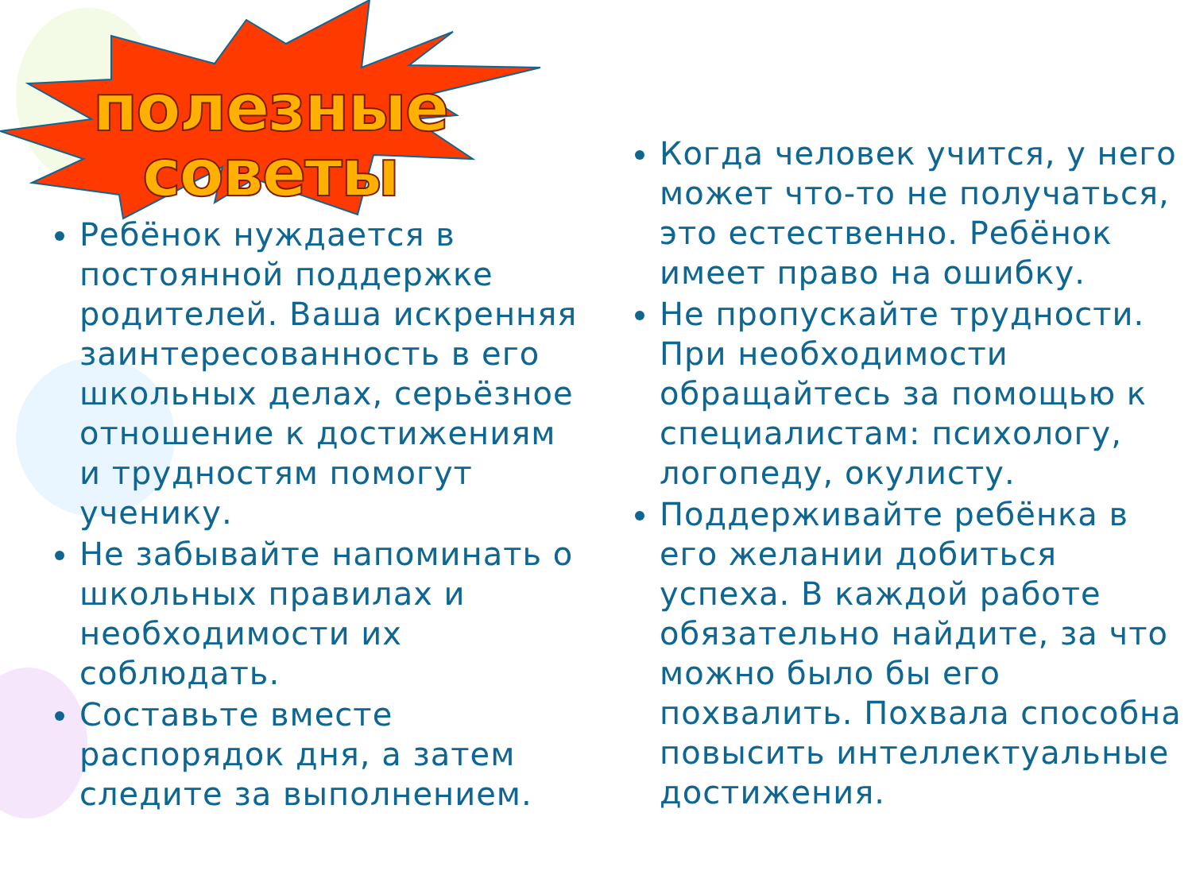полезные советы
Ребёнок нуждается в постоянной поддержке родителей. Ваша искренняя заинтересованность в его школьных делах, серьёзное отношение к достижениям и трудностям помогут ученику.
Не забывайте напоминать о школьных правилах и необходимости их соблюдать.
Составьте вместе распорядок дня, а затем следите за выполнением.
Когда человек учится, у него может что-то не получаться, это естественно. Ребёнок имеет право на ошибку.
Не пропускайте трудности. При необходимости обращайтесь за помощью к специалистам: психологу, логопеду, окулисту.
Поддерживайте ребёнка в его желании добиться успеха. В каждой работе обязательно найдите, за что можно было бы его похвалить. Похвала способна повысить интеллектуальные достижения.